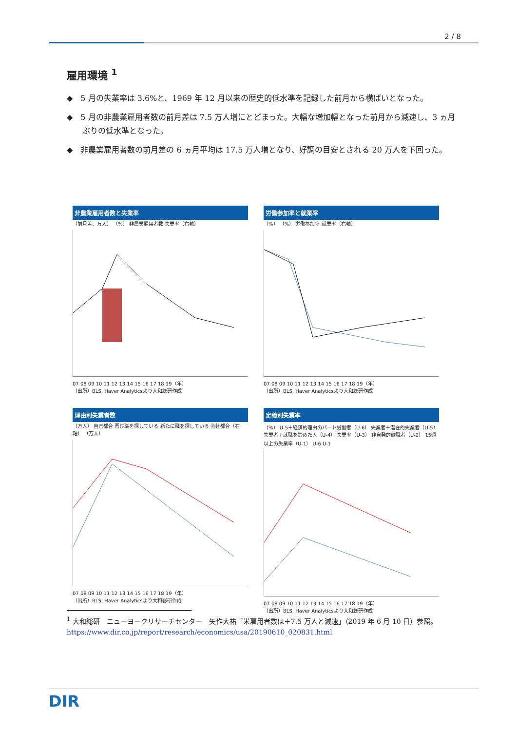2 / 8
雇用環境 <sup>1</sup>
◆　5 月の失業率は 3.6%と、1969 年 12 月以来の歴史的低水準を記録した前月から横ばいとなった。
◆　5 月の非農業雇用者数の前月差は 7.5 万人増にとどまった。大幅な増加幅となった前月から減速し、3 ヵ月ぶりの低水準となった。
◆　非農業雇用者数の前月差の 6 ヵ月平均は 17.5 万人増となり、好調の目安とされる 20 万人を下回った。
非農業雇用者数と失業率
（前月差、万人） （%） 非農業雇用者数 失業率（右軸）
07 08 09 10 11 12 13 14 15 16 17 18 19（年）
（出所）BLS, Haver Analyticsより大和総研作成
労働参加率と就業率
（%） （%） 労働参加率 就業率（右軸）
07 08 09 10 11 12 13 14 15 16 17 18 19（年）
（出所）BLS, Haver Analyticsより大和総研作成
理由別失業者数
（万人） 自己都合 再び職を探している 新たに職を探している 会社都合（右軸） （万人）
07 08 09 10 11 12 13 14 15 16 17 18 19（年）
（出所）BLS, Haver Analyticsより大和総研作成
定義別失業率
（%） U-5＋経済的理由のパート労働者（U-6） 失業者＋潜在的失業者（U-5） 失業者＋就職を諦めた人（U-4） 失業率（U-3） 非自発的離職者（U-2） 15週以上の失業率（U-1） U-6 U-1
07 08 09 10 11 12 13 14 15 16 17 18 19（年）
（出所）BLS, Haver Analyticsより大和総研作成
<sup>1</sup> 大和総研　ニューヨークリサーチセンター　矢作大祐「米雇用者数は＋7.5 万人と減速」（2019 年 6 月 10 日）参照。https://www.dir.co.jp/report/research/economics/usa/20190610_020831.html
DIR